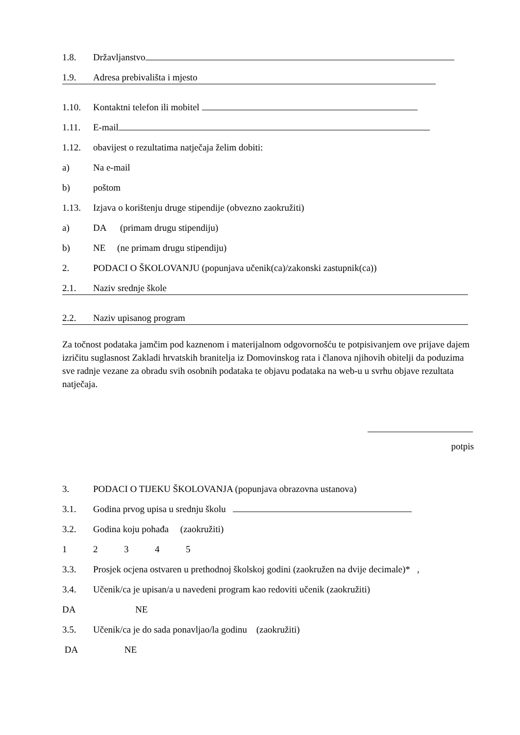1.8. Državljanstvo
1.9. Adresa prebivališta i mjesto
1.10. Kontaktni telefon ili mobitel
1.11. E-mail
1.12. obavijest o rezultatima natječaja želim dobiti:
a) Na e-mail
b) poštom
1.13. Izjava o korištenju druge stipendije (obvezno zaokružiti)
a) DA (primam drugu stipendiju)
b) NE (ne primam drugu stipendiju)
2. PODACI O ŠKOLOVANJU (popunjava učenik(ca)/zakonski zastupnik(ca))
2.1. Naziv srednje škole
2.2. Naziv upisanog program
Za točnost podataka jamčim pod kaznenom i materijalnom odgovornošću te potpisivanjem ove prijave dajem izričitu suglasnost Zakladi hrvatskih branitelja iz Domovinskog rata i članova njihovih obitelji da poduzima sve radnje vezane za obradu svih osobnih podataka te objavu podataka na web-u u svrhu objave rezultata natječaja.
potpis
3. PODACI O TIJEKU ŠKOLOVANJA (popunjava obrazovna ustanova)
3.1. Godina prvog upisa u srednju školu
3.2. Godina koju pohađa (zaokružiti)
1234 5
3.3. Prosjek ocjena ostvaren u prethodnoj školskoj godini (zaokružen na dvije decimale)* ,
3.4. Učenik/ca je upisan/a u navedeni program kao redoviti učenik (zaokružiti)
DA NE
3.5. Učenik/ca je do sada ponavljao/la godinu (zaokružiti)
DA NE